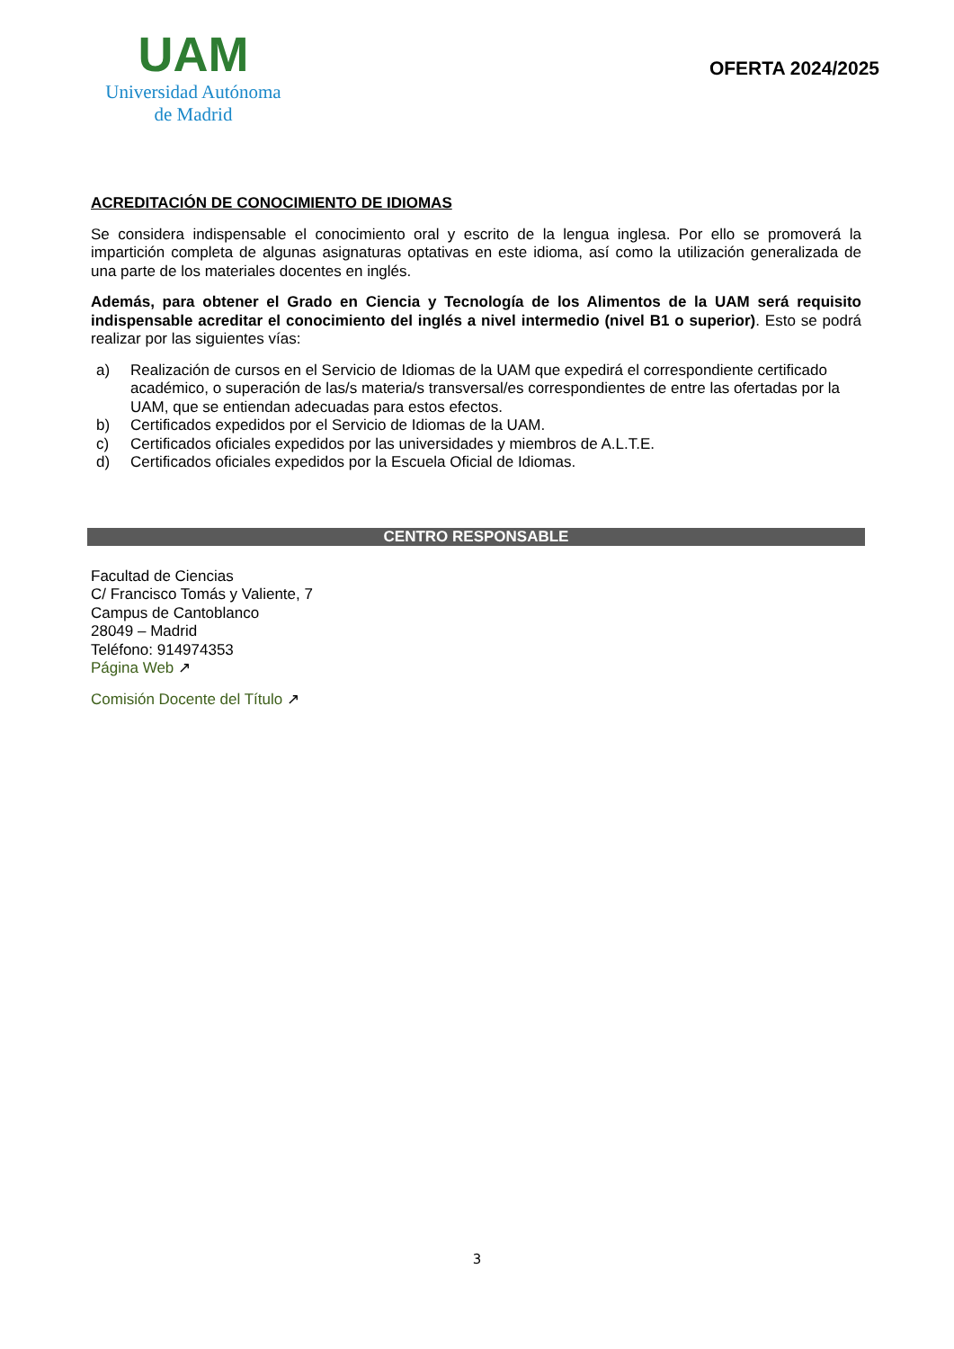UAM
Universidad Autónoma
de Madrid
OFERTA 2024/2025
ACREDITACIÓN DE CONOCIMIENTO DE IDIOMAS
Se considera indispensable el conocimiento oral y escrito de la lengua inglesa. Por ello se promoverá la impartición completa de algunas asignaturas optativas en este idioma, así como la utilización generalizada de una parte de los materiales docentes en inglés.
Además, para obtener el Grado en Ciencia y Tecnología de los Alimentos de la UAM será requisito indispensable acreditar el conocimiento del inglés a nivel intermedio (nivel B1 o superior). Esto se podrá realizar por las siguientes vías:
a) Realización de cursos en el Servicio de Idiomas de la UAM que expedirá el correspondiente certificado académico, o superación de las/s materia/s transversal/es correspondientes de entre las ofertadas por la UAM, que se entiendan adecuadas para estos efectos.
b) Certificados expedidos por el Servicio de Idiomas de la UAM.
c) Certificados oficiales expedidos por las universidades y miembros de A.L.T.E.
d) Certificados oficiales expedidos por la Escuela Oficial de Idiomas.
CENTRO RESPONSABLE
Facultad de Ciencias
C/ Francisco Tomás y Valiente, 7
Campus de Cantoblanco
28049 – Madrid
Teléfono: 914974353
Página Web ↗
Comisión Docente del Título ↗
3